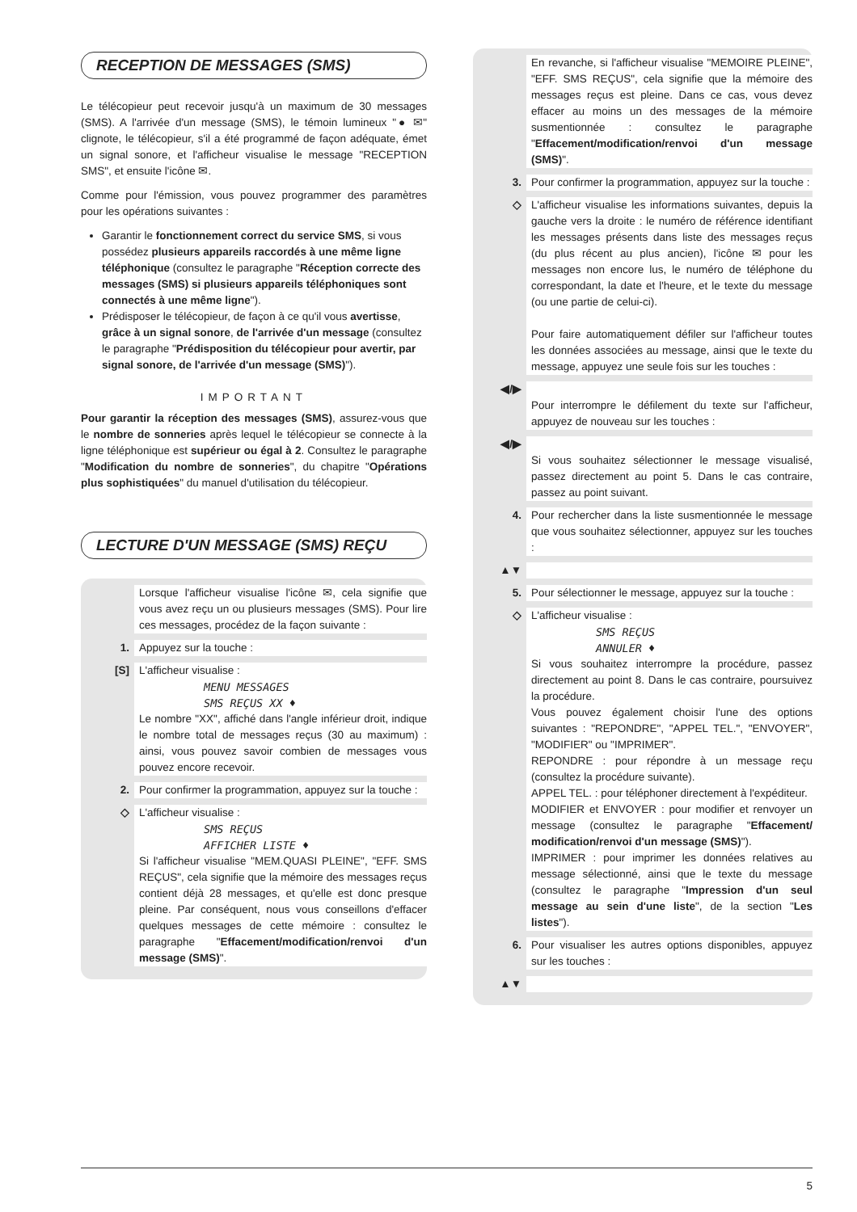RECEPTION DE MESSAGES (SMS)
Le télécopieur peut recevoir jusqu'à un maximum de 30 messages (SMS). A l'arrivée d'un message (SMS), le témoin lumineux "● ✉" clignote, le télécopieur, s'il a été programmé de façon adéquate, émet un signal sonore, et l'afficheur visualise le message "RECEPTION SMS", et ensuite l'icône ✉.
Comme pour l'émission, vous pouvez programmer des paramètres pour les opérations suivantes :
Garantir le fonctionnement correct du service SMS, si vous possédez plusieurs appareils raccordés à une même ligne téléphonique (consultez le paragraphe "Réception correcte des messages (SMS) si plusieurs appareils téléphoniques sont connectés à une même ligne").
Prédisposer le télécopieur, de façon à ce qu'il vous avertisse, grâce à un signal sonore, de l'arrivée d'un message (consultez le paragraphe "Prédisposition du télécopieur pour avertir, par signal sonore, de l'arrivée d'un message (SMS)").
IMPORTANT
Pour garantir la réception des messages (SMS), assurez-vous que le nombre de sonneries après lequel le télécopieur se connecte à la ligne téléphonique est supérieur ou égal à 2. Consultez le paragraphe "Modification du nombre de sonneries", du chapitre "Opérations plus sophistiquées" du manuel d'utilisation du télécopieur.
LECTURE D'UN MESSAGE (SMS) REÇU
Lorsque l'afficheur visualise l'icône ✉, cela signifie que vous avez reçu un ou plusieurs messages (SMS). Pour lire ces messages, procédez de la façon suivante :
1. Appuyez sur la touche :
[S] L'afficheur visualise :
MENU MESSAGES
SMS REÇUS XX ♦
Le nombre "XX", affiché dans l'angle inférieur droit, indique le nombre total de messages reçus (30 au maximum) : ainsi, vous pouvez savoir combien de messages vous pouvez encore recevoir.
2. Pour confirmer la programmation, appuyez sur la touche :
◇ L'afficheur visualise :
SMS REÇUS
AFFICHER LISTE ♦
Si l'afficheur visualise "MEM.QUASI PLEINE", "EFF. SMS REÇUS", cela signifie que la mémoire des messages reçus contient déjà 28 messages, et qu'elle est donc presque pleine. Par conséquent, nous vous conseillons d'effacer quelques messages de cette mémoire : consultez le paragraphe "Effacement/modification/renvoi d'un message (SMS)".
En revanche, si l'afficheur visualise "MEMOIRE PLEINE", "EFF. SMS REÇUS", cela signifie que la mémoire des messages reçus est pleine. Dans ce cas, vous devez effacer au moins un des messages de la mémoire susmentionnée : consultez le paragraphe "Effacement/modification/renvoi d'un message (SMS)".
3. Pour confirmer la programmation, appuyez sur la touche :
◇ L'afficheur visualise les informations suivantes, depuis la gauche vers la droite : le numéro de référence identifiant les messages présents dans liste des messages reçus (du plus récent au plus ancien), l'icône ✉ pour les messages non encore lus, le numéro de téléphone du correspondant, la date et l'heure, et le texte du message (ou une partie de celui-ci).
Pour faire automatiquement défiler sur l'afficheur toutes les données associées au message, ainsi que le texte du message, appuyez une seule fois sur les touches :
◀/▶
Pour interrompre le défilement du texte sur l'afficheur, appuyez de nouveau sur les touches :
◀/▶
Si vous souhaitez sélectionner le message visualisé, passez directement au point 5. Dans le cas contraire, passez au point suivant.
4. Pour rechercher dans la liste susmentionnée le message que vous souhaitez sélectionner, appuyez sur les touches :
▲▼
5. Pour sélectionner le message, appuyez sur la touche :
◇ L'afficheur visualise :
SMS REÇUS
ANNULER ♦
Si vous souhaitez interrompre la procédure, passez directement au point 8. Dans le cas contraire, poursuivez la procédure.
Vous pouvez également choisir l'une des options suivantes : "REPONDRE", "APPEL TEL.", "ENVOYER", "MODIFIER" ou "IMPRIMER".
REPONDRE : pour répondre à un message reçu (consultez la procédure suivante).
APPEL TEL. : pour téléphoner directement à l'expéditeur.
MODIFIER et ENVOYER : pour modifier et renvoyer un message (consultez le paragraphe "Effacement/ modification/renvoi d'un message (SMS)").
IMPRIMER : pour imprimer les données relatives au message sélectionné, ainsi que le texte du message (consultez le paragraphe "Impression d'un seul message au sein d'une liste", de la section "Les listes").
6. Pour visualiser les autres options disponibles, appuyez sur les touches :
▲▼
5